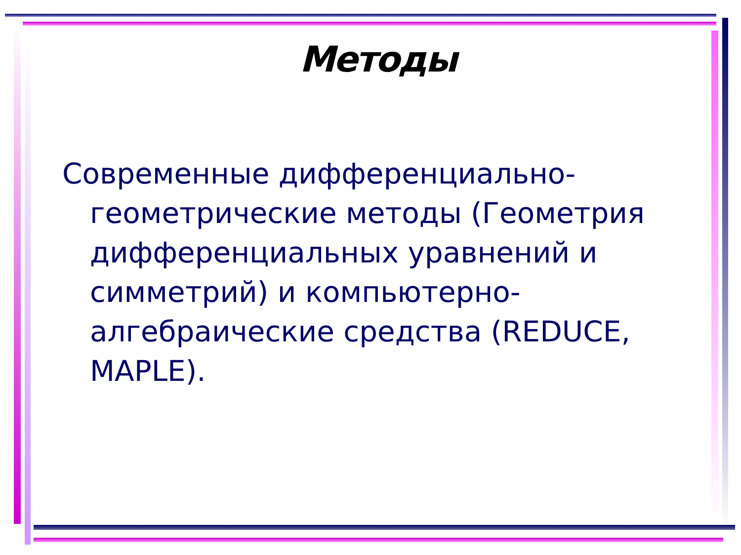Методы
Современные дифференциально-геометрические методы (Геометрия дифференциальных уравнений и симметрий) и компьютерно-алгебраические средства (REDUCE, MAPLE).